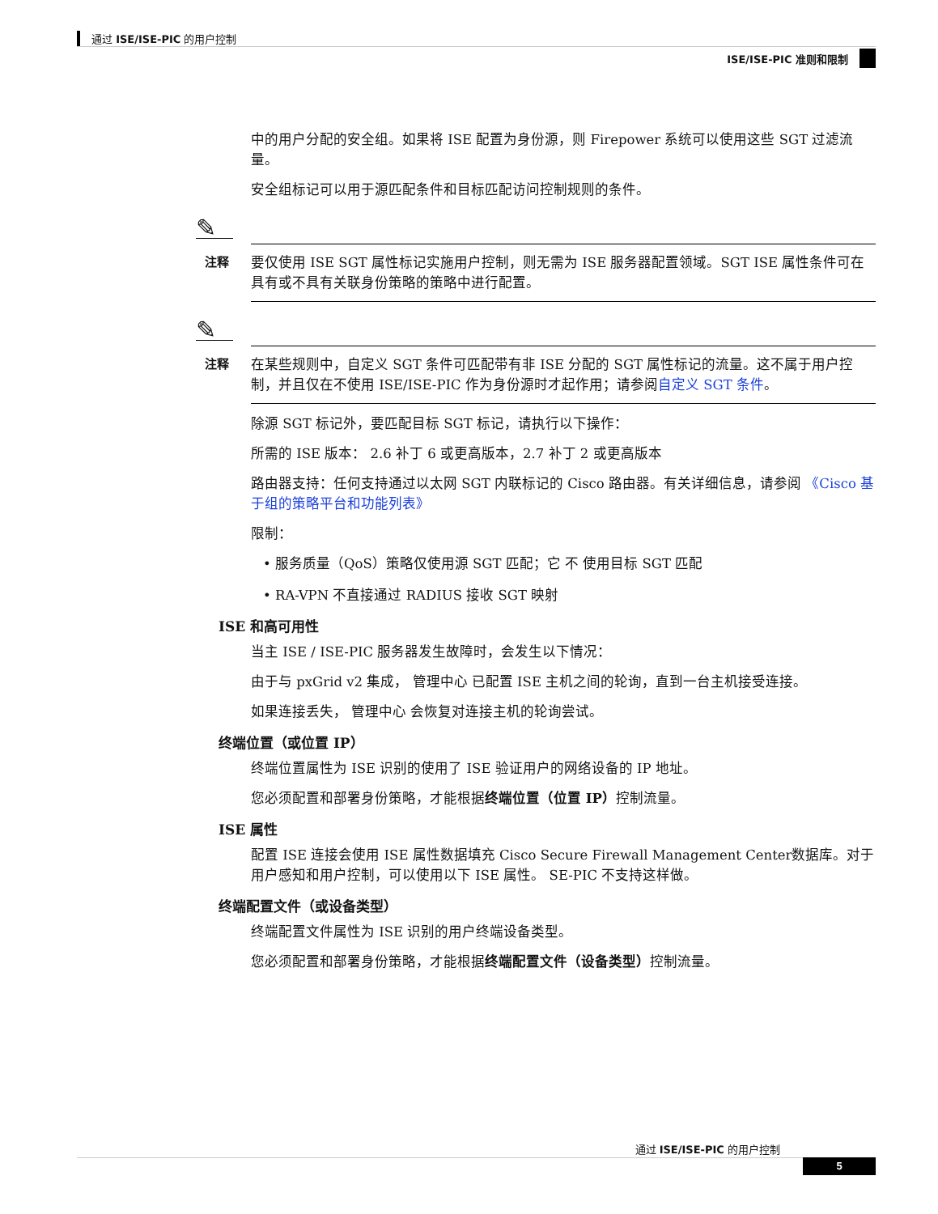通过 ISE/ISE-PIC 的用户控制
ISE/ISE-PIC 准则和限制
中的用户分配的安全组。如果将 ISE 配置为身份源，则 Firepower 系统可以使用这些 SGT 过滤流量。
安全组标记可以用于源匹配条件和目标匹配访问控制规则的条件。
✎
注释 要仅使用 ISE SGT 属性标记实施用户控制，则无需为 ISE 服务器配置领域。SGT ISE 属性条件可在具有或不具有关联身份策略的策略中进行配置。
✎
注释 在某些规则中，自定义 SGT 条件可匹配带有非 ISE 分配的 SGT 属性标记的流量。这不属于用户控制，并且仅在不使用 ISE/ISE-PIC 作为身份源时才起作用；请参阅自定义 SGT 条件。
除源 SGT 标记外，要匹配目标 SGT 标记，请执行以下操作：
所需的 ISE 版本： 2.6 补丁 6 或更高版本，2.7 补丁 2 或更高版本
路由器支持：任何支持通过以太网 SGT 内联标记的 Cisco 路由器。有关详细信息，请参阅 《Cisco 基于组的策略平台和功能列表》
限制：
• 服务质量（QoS）策略仅使用源 SGT 匹配；它 不 使用目标 SGT 匹配
• RA-VPN 不直接通过 RADIUS 接收 SGT 映射
ISE 和高可用性
当主 ISE / ISE-PIC 服务器发生故障时，会发生以下情况：
由于与 pxGrid v2 集成， 管理中心 已配置 ISE 主机之间的轮询，直到一台主机接受连接。
如果连接丢失， 管理中心 会恢复对连接主机的轮询尝试。
终端位置（或位置 IP）
终端位置属性为 ISE 识别的使用了 ISE 验证用户的网络设备的 IP 地址。
您必须配置和部署身份策略，才能根据终端位置（位置 IP）控制流量。
ISE 属性
配置 ISE 连接会使用 ISE 属性数据填充 Cisco Secure Firewall Management Center数据库。对于用户感知和用户控制，可以使用以下 ISE 属性。 SE-PIC 不支持这样做。
终端配置文件（或设备类型）
终端配置文件属性为 ISE 识别的用户终端设备类型。
您必须配置和部署身份策略，才能根据终端配置文件（设备类型）控制流量。
通过 ISE/ISE-PIC 的用户控制
5